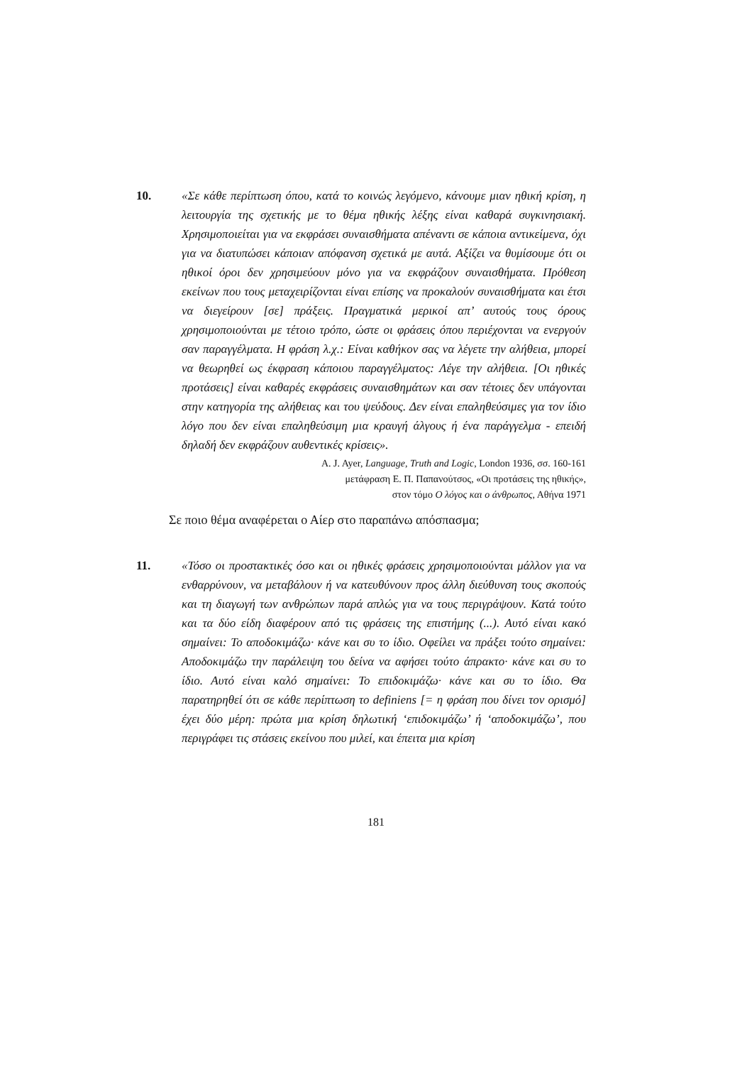10. «Σε κάθε περίπτωση όπου, κατά το κοινώς λεγόμενο, κάνουμε μιαν ηθική κρίση, η λειτουργία της σχετικής με το θέμα ηθικής λέξης είναι καθαρά συγκινησιακή. Χρησιμοποιείται για να εκφράσει συναισθήματα απέναντι σε κάποια αντικείμενα, όχι για να διατυπώσει κάποιαν απόφανση σχετικά με αυτά. Αξίζει να θυμίσουμε ότι οι ηθικοί όροι δεν χρησιμεύουν μόνο για να εκφράζουν συναισθήματα. Πρόθεση εκείνων που τους μεταχειρίζονται είναι επίσης να προκαλούν συναισθήματα και έτσι να διεγείρουν [σε] πράξεις. Πραγματικά μερικοί απ’ αυτούς τους όρους χρησιμοποιούνται με τέτοιο τρόπο, ώστε οι φράσεις όπου περιέχονται να ενεργούν σαν παραγγέλματα. Η φράση λ.χ.: Είναι καθήκον σας να λέγετε την αλήθεια, μπορεί να θεωρηθεί ως έκφραση κάποιου παραγγέλματος: Λέγε την αλήθεια. [Οι ηθικές προτάσεις] είναι καθαρές εκφράσεις συναισθημάτων και σαν τέτοιες δεν υπάγονται στην κατηγορία της αλήθειας και του ψεύδους. Δεν είναι επαληθεύσιμες για τον ίδιο λόγο που δεν είναι επαληθεύσιμη μια κραυγή άλγους ή ένα παράγγελμα - επειδή δηλαδή δεν εκφράζουν αυθεντικές κρίσεις».
A. J. Ayer, Language, Truth and Logic, London 1936, σσ. 160-161
μετάφραση Ε. Π. Παπανούτσος, «Οι προτάσεις της ηθικής»,
στον τόμο Ο λόγος και ο άνθρωπος, Αθήνα 1971
Σε ποιο θέμα αναφέρεται ο Αίερ στο παραπάνω απόσπασμα;
11. «Τόσο οι προστακτικές όσο και οι ηθικές φράσεις χρησιμοποιούνται μάλλον για να ενθαρρύνουν, να μεταβάλουν ή να κατευθύνουν προς άλλη διεύθυνση τους σκοπούς και τη διαγωγή των ανθρώπων παρά απλώς για να τους περιγράψουν. Κατά τούτο και τα δύο είδη διαφέρουν από τις φράσεις της επιστήμης (...). Αυτό είναι κακό σημαίνει: Το αποδοκιμάζω· κάνε και συ το ίδιο. Οφείλει να πράξει τούτο σημαίνει: Αποδοκιμάζω την παράλειψη του δείνα να αφήσει τούτο άπρακτο· κάνε και συ το ίδιο. Αυτό είναι καλό σημαίνει: Το επιδοκιμάζω· κάνε και συ το ίδιο. Θα παρατηρηθεί ότι σε κάθε περίπτωση το definiens [= η φράση που δίνει τον ορισμό] έχει δύο μέρη: πρώτα μια κρίση δηλωτική ‘επιδοκιμάζω’ ή ‘αποδοκιμάζω’, που περιγράφει τις στάσεις εκείνου που μιλεί, και έπειτα μια κρίση
181